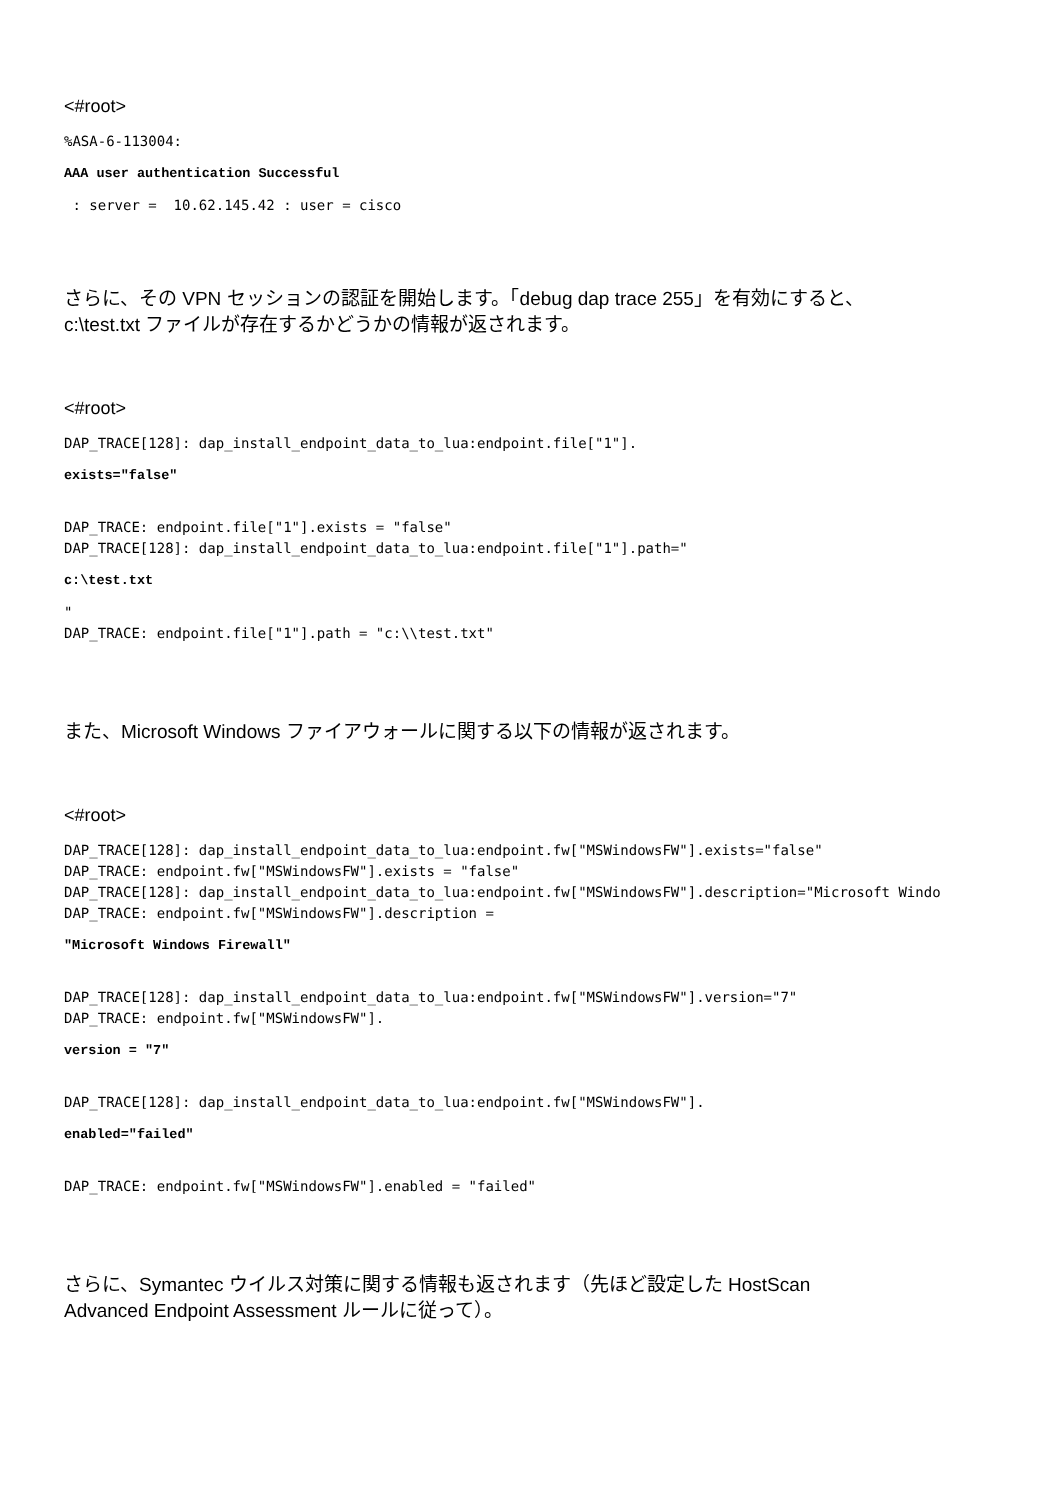<#root>
%ASA-6-113004:
AAA user authentication Successful
: server = 10.62.145.42 : user = cisco
さらに、その VPN セッションの認証を開始します。「debug dap trace 255」を有効にすると、
c:\test.txt ファイルが存在するかどうかの情報が返されます。
<#root>
DAP_TRACE[128]: dap_install_endpoint_data_to_lua:endpoint.file["1"].
exists="false"
DAP_TRACE: endpoint.file["1"].exists = "false" DAP_TRACE[128]: dap_install_endpoint_data_to_lua:endpoint.file["1"].path="
c:\test.txt
" DAP_TRACE: endpoint.file["1"].path = "c:\\test.txt"
また、Microsoft Windows ファイアウォールに関する以下の情報が返されます。
<#root>
DAP_TRACE[128]: dap_install_endpoint_data_to_lua:endpoint.fw["MSWindowsFW"].exists="false" DAP_TRACE: endpoint.fw["MSWindowsFW"].exists = "false" DAP_TRACE[128]: dap_install_endpoint_data_to_lua:endpoint.fw["MSWindowsFW"].description="Microsoft Windo DAP_TRACE: endpoint.fw["MSWindowsFW"].description =
"Microsoft Windows Firewall"
DAP_TRACE[128]: dap_install_endpoint_data_to_lua:endpoint.fw["MSWindowsFW"].version="7" DAP_TRACE: endpoint.fw["MSWindowsFW"].
version = "7"
DAP_TRACE[128]: dap_install_endpoint_data_to_lua:endpoint.fw["MSWindowsFW"].
enabled="failed"
DAP_TRACE: endpoint.fw["MSWindowsFW"].enabled = "failed"
さらに、Symantec ウイルス対策に関する情報も返されます（先ほど設定した HostScan
Advanced Endpoint Assessment ルールに従って）。